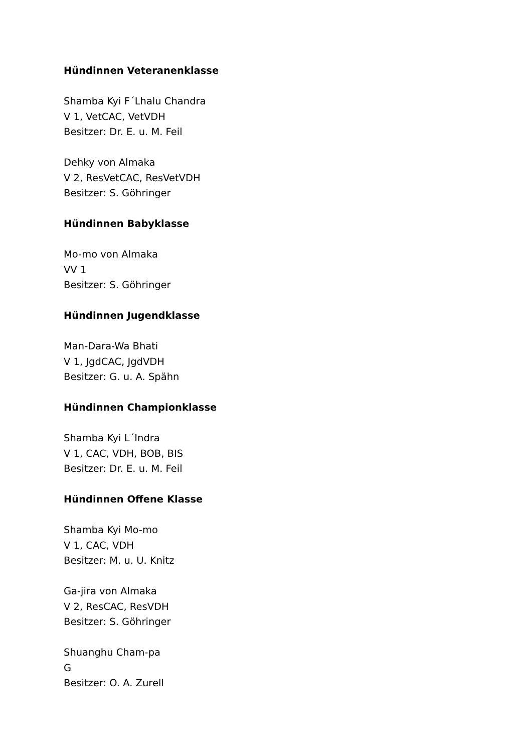Hündinnen Veteranenklasse
Shamba Kyi F´Lhalu Chandra
V 1, VetCAC, VetVDH
Besitzer: Dr. E. u. M. Feil
Dehky von Almaka
V 2, ResVetCAC, ResVetVDH
Besitzer: S. Göhringer
Hündinnen Babyklasse
Mo-mo von Almaka
VV 1
Besitzer: S. Göhringer
Hündinnen Jugendklasse
Man-Dara-Wa Bhati
V 1, JgdCAC, JgdVDH
Besitzer: G. u. A. Spähn
Hündinnen Championklasse
Shamba Kyi L´Indra
V 1, CAC, VDH, BOB, BIS
Besitzer: Dr. E. u. M. Feil
Hündinnen Offene Klasse
Shamba Kyi Mo-mo
V 1, CAC, VDH
Besitzer: M. u. U. Knitz
Ga-jira von Almaka
V 2, ResCAC, ResVDH
Besitzer: S. Göhringer
Shuanghu Cham-pa
G
Besitzer: O. A. Zurell